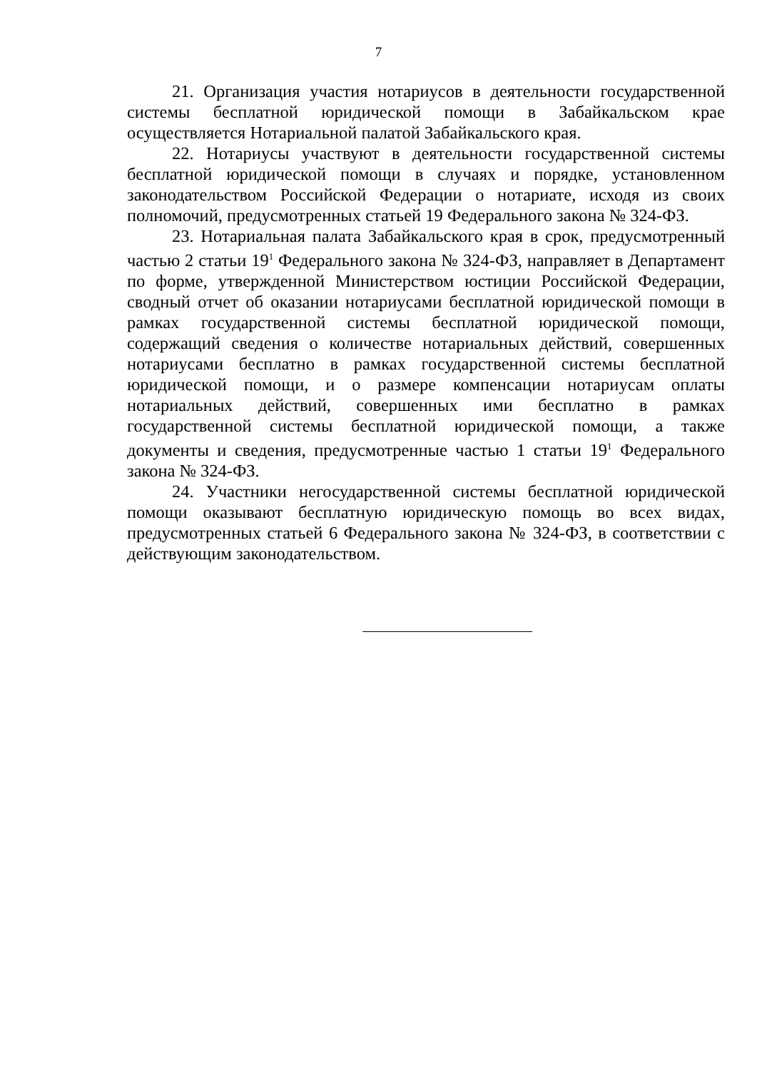7
21. Организация участия нотариусов в деятельности государственной системы бесплатной юридической помощи в Забайкальском крае осуществляется Нотариальной палатой Забайкальского края.
22. Нотариусы участвуют в деятельности государственной системы бесплатной юридической помощи в случаях и порядке, установленном законодательством Российской Федерации о нотариате, исходя из своих полномочий, предусмотренных статьей 19 Федерального закона № 324-ФЗ.
23. Нотариальная палата Забайкальского края в срок, предусмотренный частью 2 статьи 19<sup>1</sup> Федерального закона № 324-ФЗ, направляет в Департамент по форме, утвержденной Министерством юстиции Российской Федерации, сводный отчет об оказании нотариусами бесплатной юридической помощи в рамках государственной системы бесплатной юридической помощи, содержащий сведения о количестве нотариальных действий, совершенных нотариусами бесплатно в рамках государственной системы бесплатной юридической помощи, и о размере компенсации нотариусам оплаты нотариальных действий, совершенных ими бесплатно в рамках государственной системы бесплатной юридической помощи, а также документы и сведения, предусмотренные частью 1 статьи 19<sup>1</sup> Федерального закона № 324-ФЗ.
24. Участники негосударственной системы бесплатной юридической помощи оказывают бесплатную юридическую помощь во всех видах, предусмотренных статьей 6 Федерального закона № 324-ФЗ, в соответствии с действующим законодательством.